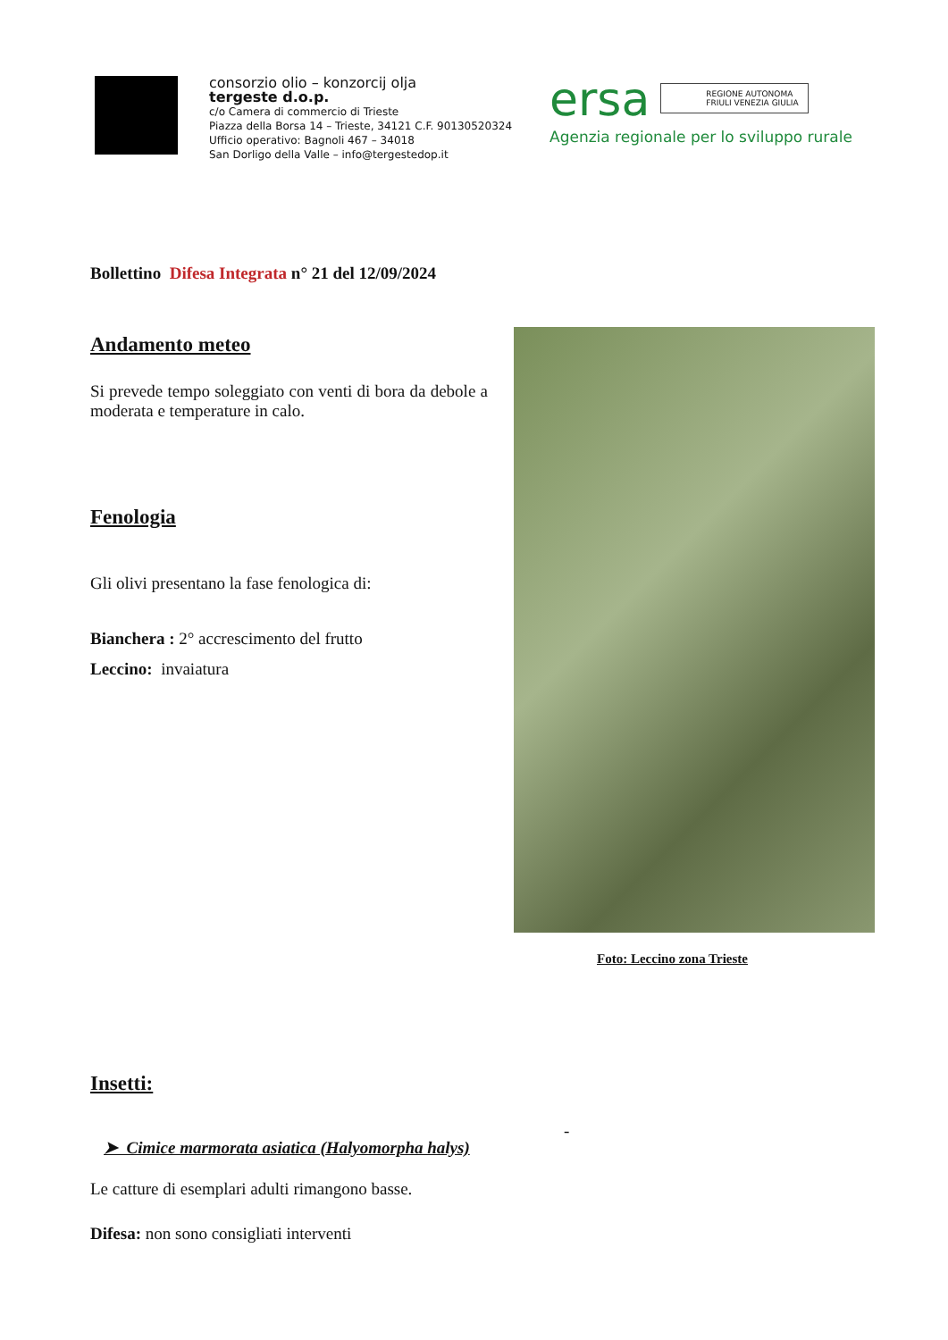consorzio olio – konzorcij olja
tergeste d.o.p.
c/o Camera di commercio di Trieste
Piazza della Borsa 14 – Trieste, 34121 C.F. 90130520324
Ufficio operativo: Bagnoli 467 – 34018
San Dorligo della Valle – info@tergestedop.it
ersa REGIONE AUTONOMA
FRIULI VENEZIA GIULIA
Agenzia regionale per lo sviluppo rurale
Bollettino Difesa Integrata n° 21 del 12/09/2024
Andamento meteo
Si prevede tempo soleggiato con venti di bora da debole a moderata e temperature in calo.
Fenologia
Gli olivi presentano la fase fenologica di:
Bianchera : 2° accrescimento del frutto
Leccino: invaiatura
Foto: Leccino zona Trieste
Insetti:
-
➤ Cimice marmorata asiatica (Halyomorpha halys)
Le catture di esemplari adulti rimangono basse.
Difesa: non sono consigliati interventi